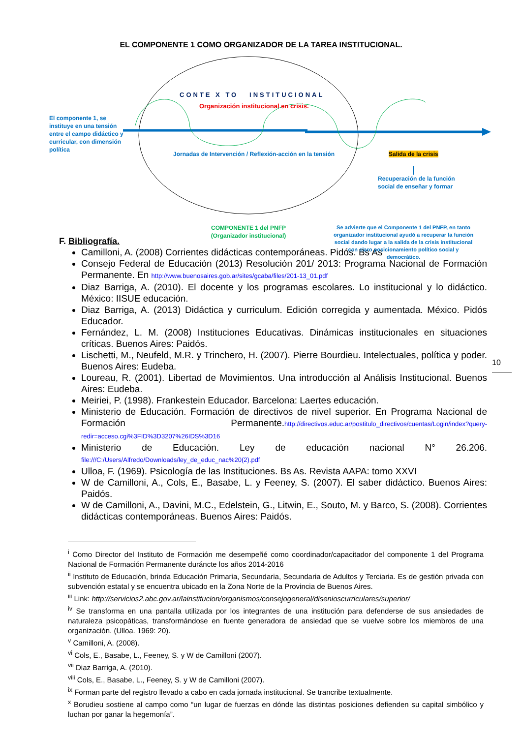EL COMPONENTE 1 COMO ORGANIZADOR DE LA TAREA INSTITUCIONAL.
CONTE X TO INSTITUCIONAL
Organización institucional en crisis.
El componente 1, se instituye en una tensión entre el campo didáctico y curricular, con dimensión política
Jornadas de Intervención / Reflexión-acción en la tensión
Salida de la crisis
Recuperación de la función social de enseñar y formar
COMPONENTE 1 del PNFP (Organizador institucional)
Se advierte que el Componente 1 del PNFP, en tanto organizador institucional ayudó a recuperar la función social dando lugar a la salida de la crisis institucional con claro posicionamiento político social y democrático.
F. Bibliografía.
Camilloni, A. (2008) Corrientes didácticas contemporáneas. Pidós. Bs As
Consejo Federal de Educación (2013) Resolución 201/ 2013: Programa Nacional de Formación Permanente. En http://www.buenosaires.gob.ar/sites/gcaba/files/201-13_01.pdf
Diaz Barriga, A. (2010). El docente y los programas escolares. Lo institucional y lo didáctico. México: IISUE educación.
Diaz Barriga, A. (2013) Didáctica y curriculum. Edición corregida y aumentada. México. Pidós Educador.
Fernández, L. M. (2008) Instituciones Educativas. Dinámicas institucionales en situaciones críticas. Buenos Aires: Paidós.
Lischetti, M., Neufeld, M.R. y Trinchero, H. (2007). Pierre Bourdieu. Intelectuales, política y poder. Buenos Aires: Eudeba.
Loureau, R. (2001). Libertad de Movimientos. Una introducción al Análisis Institucional. Buenos Aires: Eudeba.
Meiriei, P. (1998). Frankestein Educador. Barcelona: Laertes educación.
Ministerio de Educación. Formación de directivos de nivel superior. En Programa Nacional de Formación Permanente.http://directivos.educ.ar/postitulo_directivos/cuentas/Login/index?query-redir=acceso.cgi%3FID%3D3207%26IDS%3D16
Ministerio de Educación. Ley de educación nacional N° 26.206. file:///C:/Users/Alfredo/Downloads/ley_de_educ_nac%20(2).pdf
Ulloa, F. (1969). Psicología de las Instituciones. Bs As. Revista AAPA: tomo XXVI
W de Camilloni, A., Cols, E., Basabe, L. y Feeney, S. (2007). El saber didáctico. Buenos Aires: Paidós.
W de Camilloni, A., Davini, M.C., Edelstein, G., Litwin, E., Souto, M. y Barco, S. (2008). Corrientes didácticas contemporáneas. Buenos Aires: Paidós.
10
<sup>i</sup> Como Director del Instituto de Formación me desempeñé como coordinador/capacitador del componente 1 del Programa Nacional de Formación Permanente duráncte los años 2014-2016
<sup>ii</sup> Instituto de Educación, brinda Educación Primaria, Secundaria, Secundaria de Adultos y Terciaria. Es de gestión privada con subvención estatal y se encuentra ubicado en la Zona Norte de la Provincia de Buenos Aires.
<sup>iii</sup> Link: http://servicios2.abc.gov.ar/lainstitucion/organismos/consejogeneral/disenioscurriculares/superior/
<sup>iv</sup> Se transforma en una pantalla utilizada por los integrantes de una institución para defenderse de sus ansiedades de naturaleza psicopáticas, transformándose en fuente generadora de ansiedad que se vuelve sobre los miembros de una organización. (Ulloa. 1969: 20).
<sup>v</sup> Camilloni, A. (2008).
<sup>vi</sup> Cols, E., Basabe, L., Feeney, S. y W de Camilloni (2007).
<sup>vii</sup> Diaz Barriga, A. (2010).
<sup>viii</sup> Cols, E., Basabe, L., Feeney, S. y W de Camilloni (2007).
<sup>ix</sup> Forman parte del registro llevado a cabo en cada jornada institucional. Se trancribe textualmente.
<sup>x</sup> Borudieu sostiene al campo como “un lugar de fuerzas en dónde las distintas posiciones defienden su capital simbólico y luchan por ganar la hegemonía”.